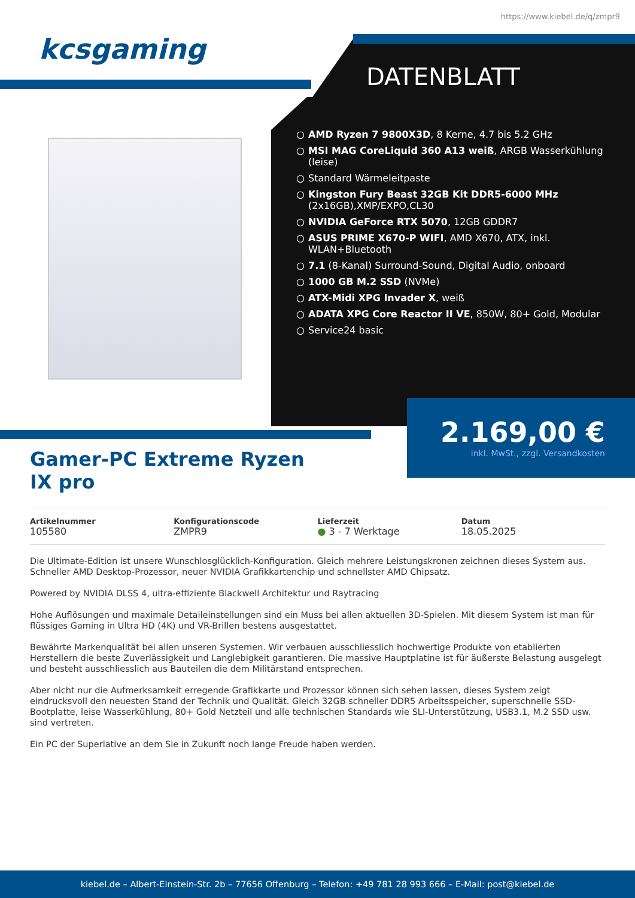https://www.kiebel.de/q/zmpr9
kcsgaming
DATENBLATT
○ AMD Ryzen 7 9800X3D, 8 Kerne, 4.7 bis 5.2 GHz
○ MSI MAG CoreLiquid 360 A13 weiß, ARGB Wasserkühlung (leise)
○ Standard Wärmeleitpaste
○ Kingston Fury Beast 32GB Kit DDR5-6000 MHz (2x16GB),XMP/EXPO,CL30
○ NVIDIA GeForce RTX 5070, 12GB GDDR7
○ ASUS PRIME X670-P WIFI, AMD X670, ATX, inkl. WLAN+Bluetooth
○ 7.1 (8-Kanal) Surround-Sound, Digital Audio, onboard
○ 1000 GB M.2 SSD (NVMe)
○ ATX-Midi XPG Invader X, weiß
○ ADATA XPG Core Reactor II VE, 850W, 80+ Gold, Modular
○ Service24 basic
2.169,00 €
inkl. MwSt., zzgl. Versandkosten
Gamer-PC Extreme Ryzen IX pro
Artikelnummer
105580
Konfigurationscode
ZMPR9
Lieferzeit
● 3 - 7 Werktage
Datum
18.05.2025
Die Ultimate-Edition ist unsere Wunschlosglücklich-Konfiguration. Gleich mehrere Leistungskronen zeichnen dieses System aus. Schneller AMD Desktop-Prozessor, neuer NVIDIA Grafikkartenchip und schnellster AMD Chipsatz.
Powered by NVIDIA DLSS 4, ultra-effiziente Blackwell Architektur und Raytracing
Hohe Auflösungen und maximale Detaileinstellungen sind ein Muss bei allen aktuellen 3D-Spielen. Mit diesem System ist man für flüssiges Gaming in Ultra HD (4K) und VR-Brillen bestens ausgestattet.
Bewährte Markenqualität bei allen unseren Systemen. Wir verbauen ausschliesslich hochwertige Produkte von etablierten Herstellern die beste Zuverlässigkeit und Langlebigkeit garantieren. Die massive Hauptplatine ist für äußerste Belastung ausgelegt und besteht ausschliesslich aus Bauteilen die dem Militärstand entsprechen.
Aber nicht nur die Aufmerksamkeit erregende Grafikkarte und Prozessor können sich sehen lassen, dieses System zeigt eindrucksvoll den neuesten Stand der Technik und Qualität. Gleich 32GB schneller DDR5 Arbeitsspeicher, superschnelle SSD-Bootplatte, leise Wasserkühlung, 80+ Gold Netzteil und alle technischen Standards wie SLI-Unterstützung, USB3.1, M.2 SSD usw. sind vertreten.
Ein PC der Superlative an dem Sie in Zukunft noch lange Freude haben werden.
kiebel.de – Albert-Einstein-Str. 2b – 77656 Offenburg – Telefon: +49 781 28 993 666 – E-Mail: post@kiebel.de